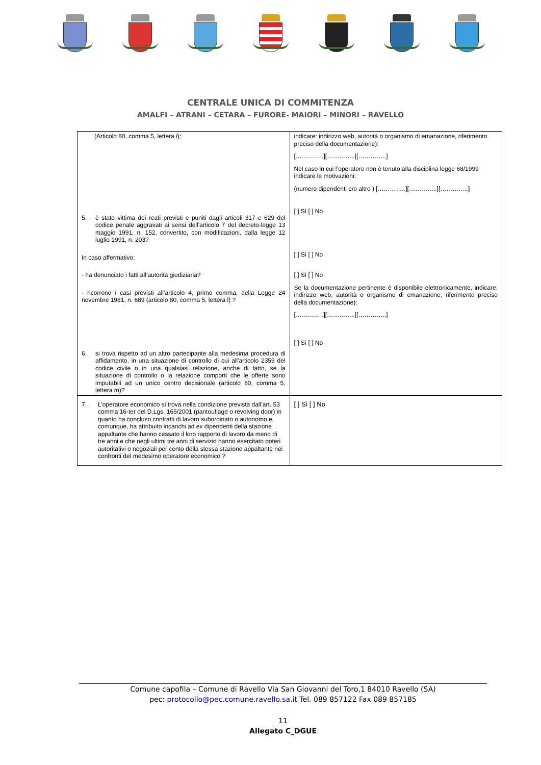CENTRALE UNICA DI COMMITENZA
AMALFI – ATRANI – CETARA – FURORE- MAIORI – MINORI – RAVELLO
| (Articolo 80, comma 5, lettera l ); 5. è stato vittima dei reati previsti e puniti dagli articoli 317 e 629 del codice penale aggravati ai sensi dell'articolo 7 del decreto-legge 13 maggio 1991, n. 152, convertito, con modificazioni, dalla legge 12 luglio 1991, n. 203? In caso affermativo: - ha denunciato i fatti all’autorità giudiziaria? - ricorrono i casi previsti all’articolo 4, primo comma, della Legge 24 novembre 1981, n. 689 (articolo 80, comma 5, lettera l) ? 6. si trova rispetto ad un altro partecipante alla medesima procedura di affidamento, in una situazione di controllo di cui all'articolo 2359 del codice civile o in una qualsiasi relazione, anche di fatto, se la situazione di controllo o la relazione comporti che le offerte sono imputabili ad un unico centro decisionale (articolo 80, comma 5, lettera m)? | indicare: indirizzo web, autorità o organismo di emanazione, riferimento preciso della documentazione): […………..][…………..][…………..] Nel caso in cui l’operatore non è tenuto alla disciplina legge 68/1999 indicare le motivazioni: (numero dipendenti e/o altro ) […………..][…………..][…………..] [ ] Sì [ ] No [ ] Sì [ ] No [ ] Sì [ ] No Se la documentazione pertinente è disponibile elettronicamente, indicare: indirizzo web, autorità o organismo di emanazione, riferimento preciso della documentazione): […………..][…………..][…………..] [ ] Sì [ ] No |
| 7. L’operatore economico si trova nella condizione prevista dall’art. 53 comma 16-ter del D.Lgs. 165/2001 (pantouflage o revolving door) in quanto ha concluso contratti di lavoro subordinato o autonomo e, comunque, ha attribuito incarichi ad ex dipendenti della stazione appaltante che hanno cessato il loro rapporto di lavoro da meno di tre anni e che negli ultimi tre anni di servizio hanno esercitato poteri autoritativi o negoziali per conto della stessa stazione appaltante nei confronti del medesimo operatore economico ? | [ ] Sì [ ] No |
Comune capofila – Comune di Ravello Via San Giovanni del Toro,1 84010 Ravello (SA)
pec: protocollo@pec.comune.ravello.sa.it Tel. 089 857122 Fax 089 857185
11
Allegato C_DGUE